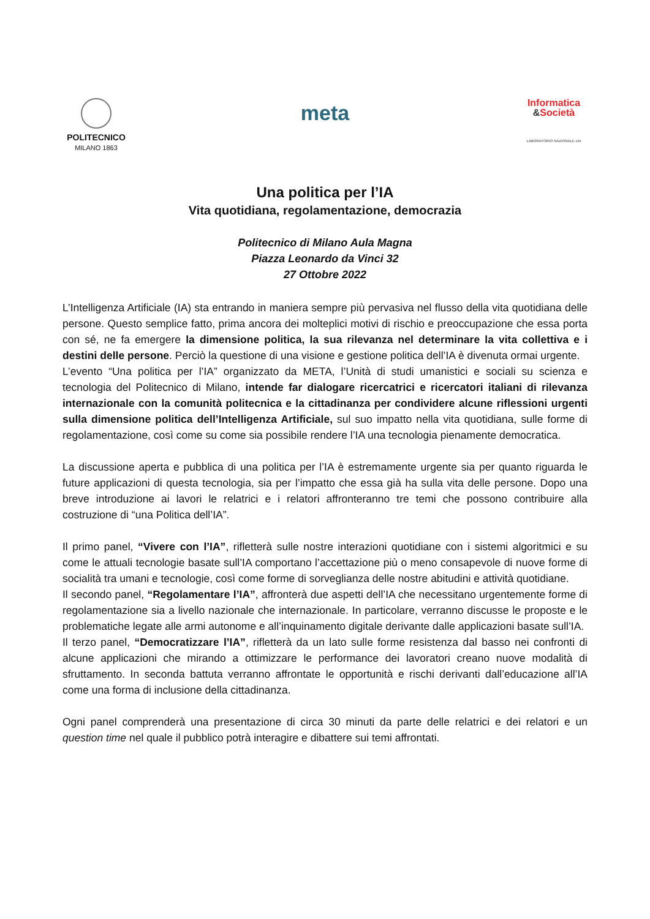POLITECNICO
MILANO 1863
meta
Informatica
&Società
LABORATORIO NAZIONALE cini
Una politica per l’IA
Vita quotidiana, regolamentazione, democrazia
Politecnico di Milano Aula Magna
Piazza Leonardo da Vinci 32
27 Ottobre 2022
L’Intelligenza Artificiale (IA) sta entrando in maniera sempre più pervasiva nel flusso della vita quotidiana delle persone. Questo semplice fatto, prima ancora dei molteplici motivi di rischio e preoccupazione che essa porta con sé, ne fa emergere la dimensione politica, la sua rilevanza nel determinare la vita collettiva e i destini delle persone. Perciò la questione di una visione e gestione politica dell’IA è divenuta ormai urgente.
L’evento “Una politica per l’IA” organizzato da META, l’Unità di studi umanistici e sociali su scienza e tecnologia del Politecnico di Milano, intende far dialogare ricercatrici e ricercatori italiani di rilevanza internazionale con la comunità politecnica e la cittadinanza per condividere alcune riflessioni urgenti sulla dimensione politica dell’Intelligenza Artificiale, sul suo impatto nella vita quotidiana, sulle forme di regolamentazione, così come su come sia possibile rendere l’IA una tecnologia pienamente democratica.
La discussione aperta e pubblica di una politica per l’IA è estremamente urgente sia per quanto riguarda le future applicazioni di questa tecnologia, sia per l’impatto che essa già ha sulla vita delle persone. Dopo una breve introduzione ai lavori le relatrici e i relatori affronteranno tre temi che possono contribuire alla costruzione di “una Politica dell’IA”.
Il primo panel, “Vivere con l’IA”, rifletterà sulle nostre interazioni quotidiane con i sistemi algoritmici e su come le attuali tecnologie basate sull’IA comportano l’accettazione più o meno consapevole di nuove forme di socialità tra umani e tecnologie, così come forme di sorveglianza delle nostre abitudini e attività quotidiane.
Il secondo panel, “Regolamentare l’IA”, affronterà due aspetti dell’IA che necessitano urgentemente forme di regolamentazione sia a livello nazionale che internazionale. In particolare, verranno discusse le proposte e le problematiche legate alle armi autonome e all’inquinamento digitale derivante dalle applicazioni basate sull’IA.
Il terzo panel, “Democratizzare l’IA”, rifletterà da un lato sulle forme resistenza dal basso nei confronti di alcune applicazioni che mirando a ottimizzare le performance dei lavoratori creano nuove modalità di sfruttamento. In seconda battuta verranno affrontate le opportunità e rischi derivanti dall’educazione all’IA come una forma di inclusione della cittadinanza.
Ogni panel comprenderà una presentazione di circa 30 minuti da parte delle relatrici e dei relatori e un question time nel quale il pubblico potrà interagire e dibattere sui temi affrontati.